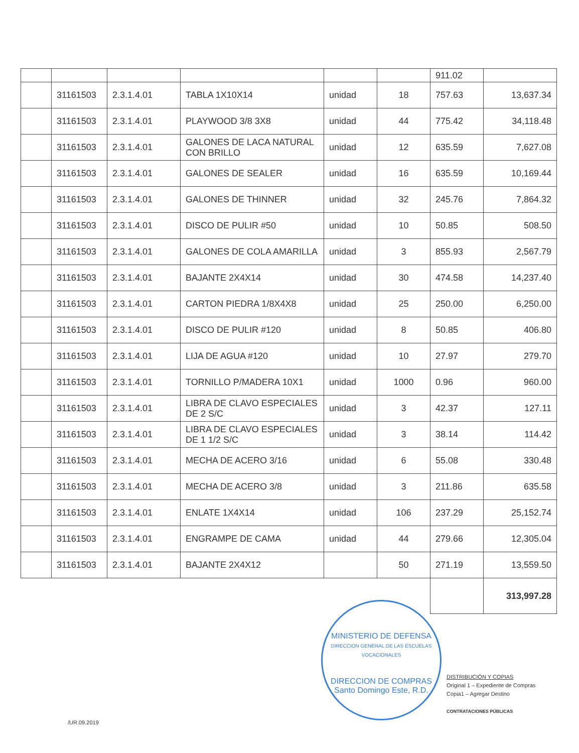| | | | | | | 911.02 | |
| | 31161503 | 2.3.1.4.01 | TABLA 1X10X14 | unidad | 18 | 757.63 | 13,637.34 |
| | 31161503 | 2.3.1.4.01 | PLAYWOOD 3/8 3X8 | unidad | 44 | 775.42 | 34,118.48 |
| | 31161503 | 2.3.1.4.01 | GALONES DE LACA NATURAL CON BRILLO | unidad | 12 | 635.59 | 7,627.08 |
| | 31161503 | 2.3.1.4.01 | GALONES DE SEALER | unidad | 16 | 635.59 | 10,169.44 |
| | 31161503 | 2.3.1.4.01 | GALONES DE THINNER | unidad | 32 | 245.76 | 7,864.32 |
| | 31161503 | 2.3.1.4.01 | DISCO DE PULIR #50 | unidad | 10 | 50.85 | 508.50 |
| | 31161503 | 2.3.1.4.01 | GALONES DE COLA AMARILLA | unidad | 3 | 855.93 | 2,567.79 |
| | 31161503 | 2.3.1.4.01 | BAJANTE 2X4X14 | unidad | 30 | 474.58 | 14,237.40 |
| | 31161503 | 2.3.1.4.01 | CARTON PIEDRA 1/8X4X8 | unidad | 25 | 250.00 | 6,250.00 |
| | 31161503 | 2.3.1.4.01 | DISCO DE PULIR #120 | unidad | 8 | 50.85 | 406.80 |
| | 31161503 | 2.3.1.4.01 | LIJA DE AGUA #120 | unidad | 10 | 27.97 | 279.70 |
| | 31161503 | 2.3.1.4.01 | TORNILLO P/MADERA 10X1 | unidad | 1000 | 0.96 | 960.00 |
| | 31161503 | 2.3.1.4.01 | LIBRA DE CLAVO ESPECIALES DE 2 S/C | unidad | 3 | 42.37 | 127.11 |
| | 31161503 | 2.3.1.4.01 | LIBRA DE CLAVO ESPECIALES DE 1 1/2 S/C | unidad | 3 | 38.14 | 114.42 |
| | 31161503 | 2.3.1.4.01 | MECHA DE ACERO 3/16 | unidad | 6 | 55.08 | 330.48 |
| | 31161503 | 2.3.1.4.01 | MECHA DE ACERO 3/8 | unidad | 3 | 211.86 | 635.58 |
| | 31161503 | 2.3.1.4.01 | ENLATE 1X4X14 | unidad | 106 | 237.29 | 25,152.74 |
| | 31161503 | 2.3.1.4.01 | ENGRAMPE DE CAMA | unidad | 44 | 279.66 | 12,305.04 |
| | 31161503 | 2.3.1.4.01 | BAJANTE 2X4X12 | | 50 | 271.19 | 13,559.50 |
| | | | | | | | 313,997.28 |
MINISTERIO DE DEFENSA
DIRECCION GENERAL DE LAS ESCUELAS VOCACIONALES
DIRECCION DE COMPRAS
Santo Domingo Este, R.D.
DISTRIBUCIÓN Y COPIAS
Original 1 – Expediente de Compras
Copia1 – Agregar Destino
CONTRATACIONES PÚBLICAS
/UR.09.2019